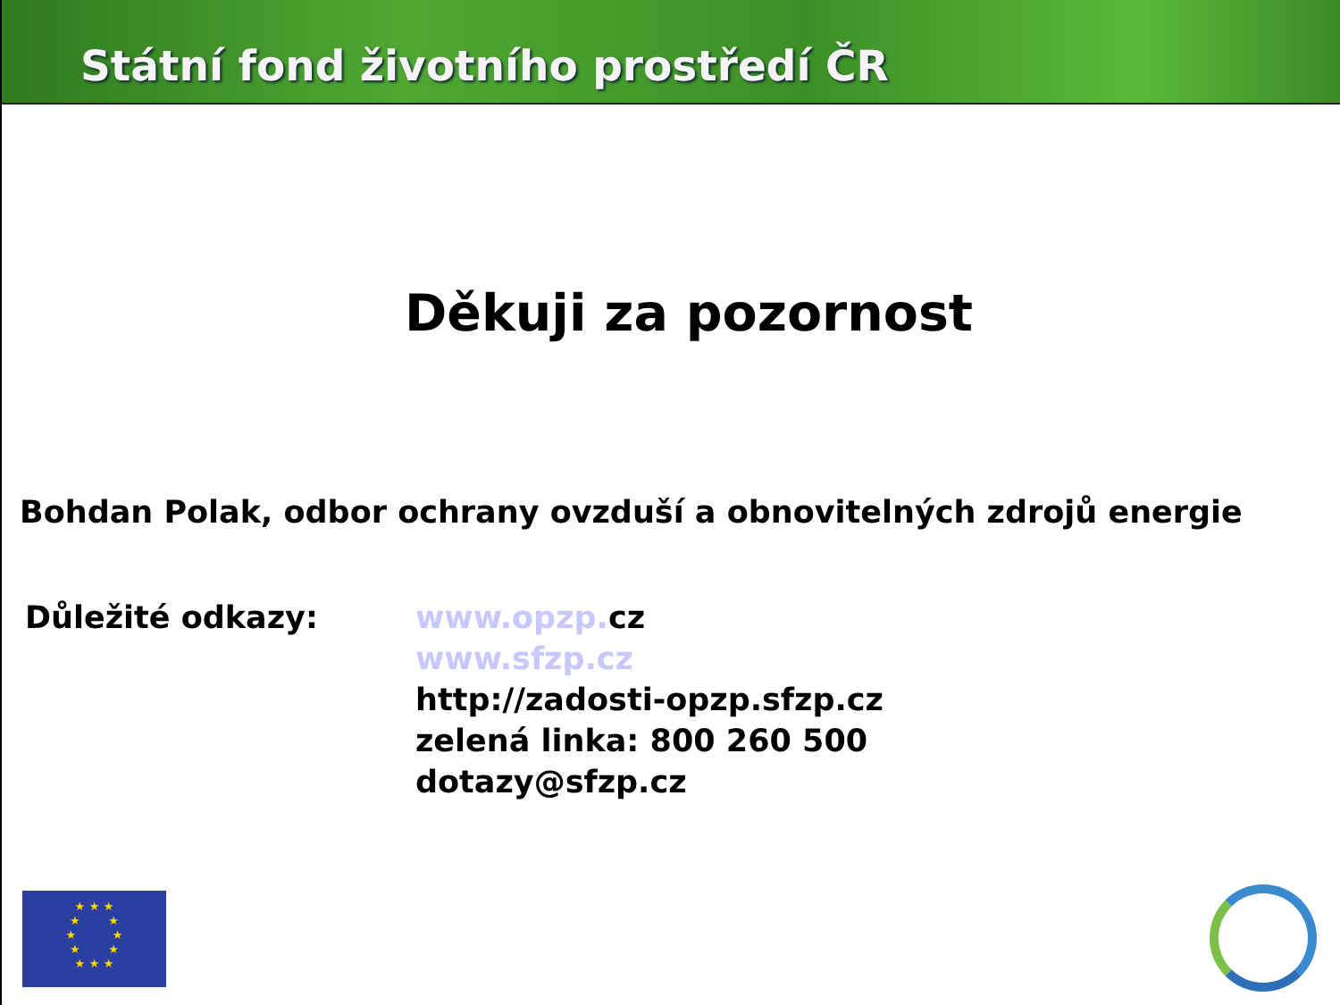Státní fond životního prostředí ČR
Děkuji za pozornost
Bohdan Polak, odbor ochrany ovzduší a obnovitelných zdrojů energie
Důležité odkazy: www.opzp. cz
www.sfzp.cz
http://zadosti-opzp.sfzp.cz
zelená linka: 800 260 500
dotazy@sfzp.cz
★ ★ ★
★ ★
★ ★
★ ★
★ ★ ★